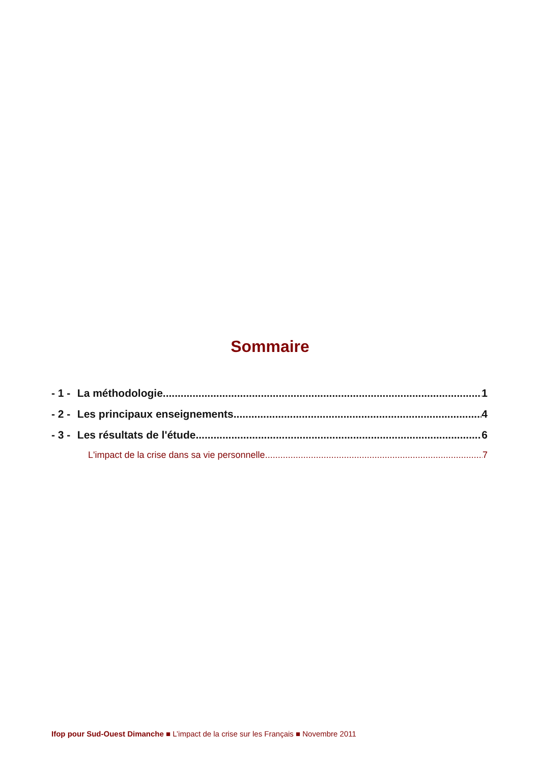Sommaire
- 1 - La méthodologie 1
- 2 - Les principaux enseignements 4
- 3 - Les résultats de l'étude 6
L'impact de la crise dans sa vie personnelle 7
Ifop pour Sud-Ouest Dimanche ■ L’impact de la crise sur les Français ■ Novembre 2011